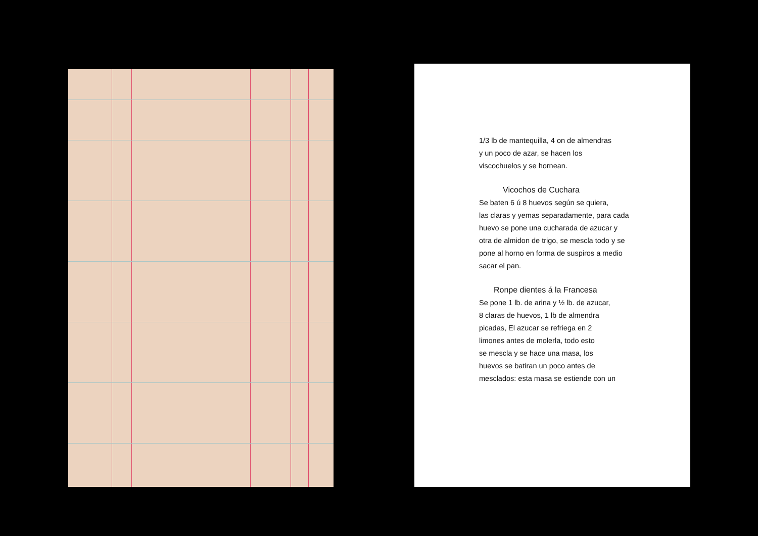1/3 lb de mantequilla, 4 on de almendras
y un poco de azar, se hacen los
viscochuelos y se hornean.
Vicochos de Cuchara
Se baten 6 ú 8 huevos según se quiera,
las claras y yemas separadamente, para cada
huevo se pone una cucharada de azucar y
otra de almidon de trigo, se mescla todo y se
pone al horno en forma de suspiros a medio
sacar el pan.
Ronpe dientes á la Francesa
Se pone 1 lb. de arina y ½ lb. de azucar,
8 claras de huevos, 1 lb de almendra
picadas, El azucar se refriega en 2
limones antes de molerla, todo esto
se mescla y se hace una masa, los
huevos se batiran un poco antes de
mesclados: esta masa se estiende con un